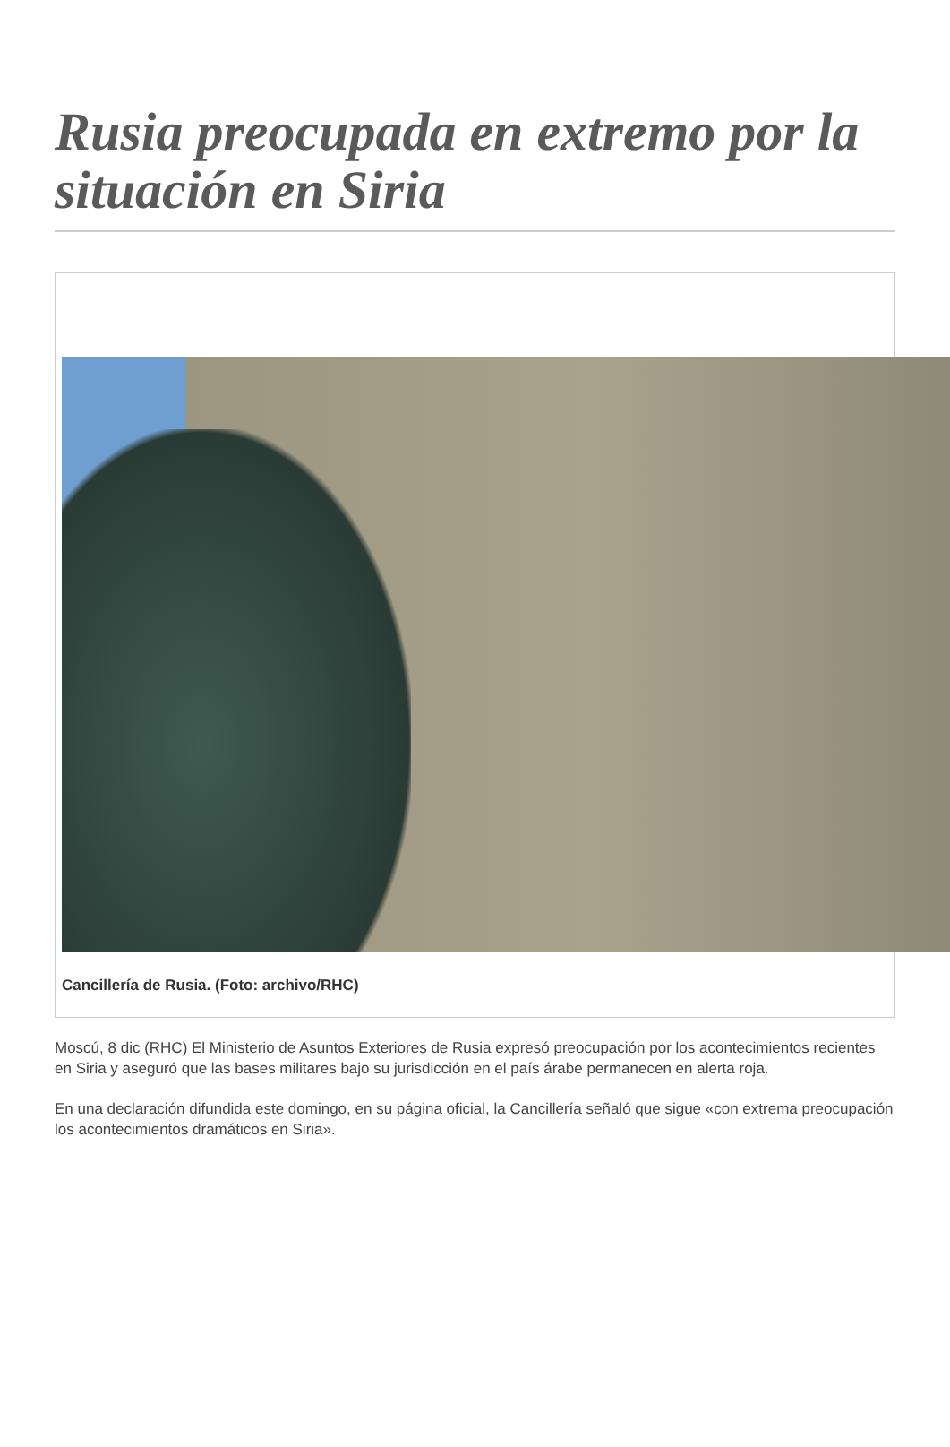Rusia preocupada en extremo por la situación en Siria
Cancillería de Rusia. (Foto: archivo/RHC)
Moscú, 8 dic (RHC) El Ministerio de Asuntos Exteriores de Rusia expresó preocupación por los acontecimientos recientes en Siria y aseguró que las bases militares bajo su jurisdicción en el país árabe permanecen en alerta roja.
En una declaración difundida este domingo, en su página oficial, la Cancillería señaló que sigue «con extrema preocupación los acontecimientos dramáticos en Siria».